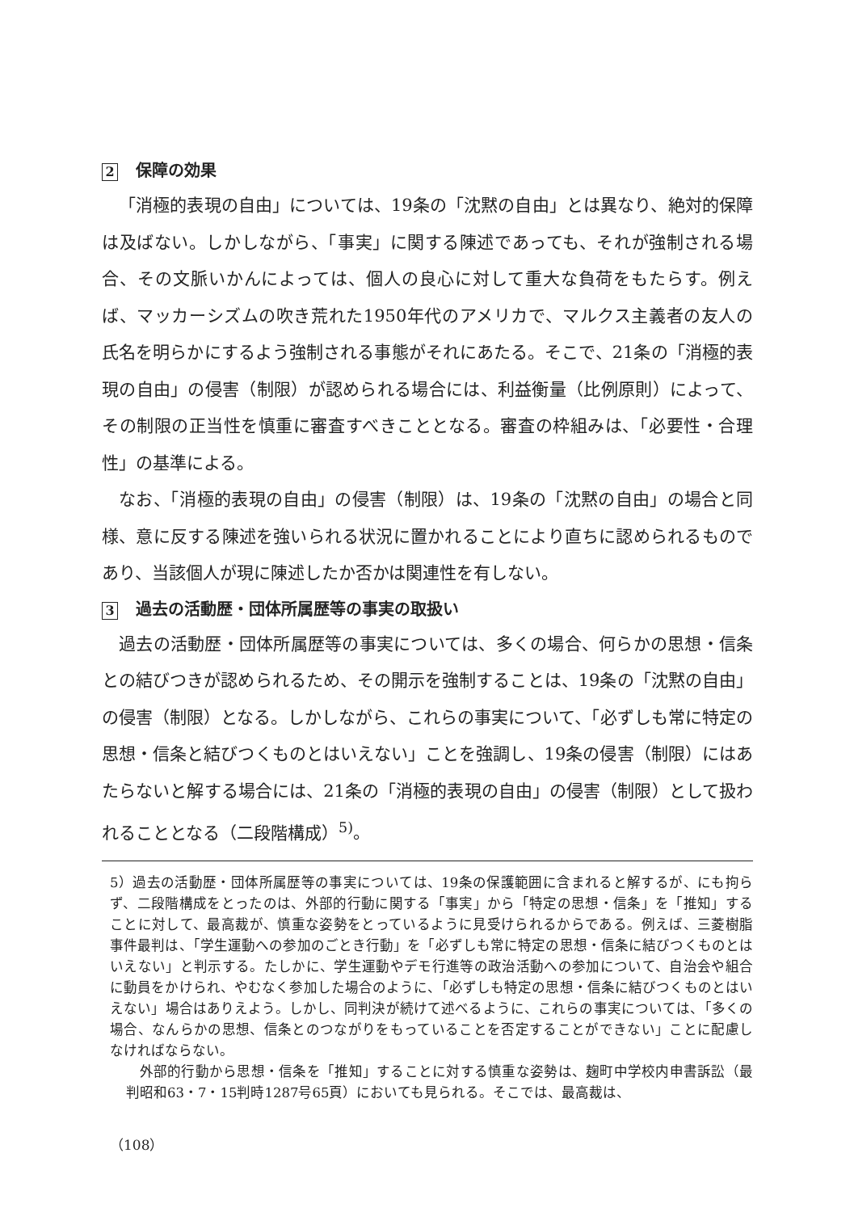2 保障の効果
「消極的表現の自由」については、19条の「沈黙の自由」とは異なり、絶対的保障は及ばない。しかしながら、「事実」に関する陳述であっても、それが強制される場合、その文脈いかんによっては、個人の良心に対して重大な負荷をもたらす。例えば、マッカーシズムの吹き荒れた1950年代のアメリカで、マルクス主義者の友人の氏名を明らかにするよう強制される事態がそれにあたる。そこで、21条の「消極的表現の自由」の侵害（制限）が認められる場合には、利益衡量（比例原則）によって、その制限の正当性を慎重に審査すべきこととなる。審査の枠組みは、「必要性・合理性」の基準による。
なお、「消極的表現の自由」の侵害（制限）は、19条の「沈黙の自由」の場合と同様、意に反する陳述を強いられる状況に置かれることにより直ちに認められるものであり、当該個人が現に陳述したか否かは関連性を有しない。
3 過去の活動歴・団体所属歴等の事実の取扱い
過去の活動歴・団体所属歴等の事実については、多くの場合、何らかの思想・信条との結びつきが認められるため、その開示を強制することは、19条の「沈黙の自由」の侵害（制限）となる。しかしながら、これらの事実について、「必ずしも常に特定の思想・信条と結びつくものとはいえない」ことを強調し、19条の侵害（制限）にはあたらないと解する場合には、21条の「消極的表現の自由」の侵害（制限）として扱われることとなる（二段階構成）<sup>5)</sup>。
5）過去の活動歴・団体所属歴等の事実については、19条の保護範囲に含まれると解するが、にも拘らず、二段階構成をとったのは、外部的行動に関する「事実」から「特定の思想・信条」を「推知」することに対して、最高裁が、慎重な姿勢をとっているように見受けられるからである。例えば、三菱樹脂事件最判は、「学生運動への参加のごとき行動」を「必ずしも常に特定の思想・信条に結びつくものとはいえない」と判示する。たしかに、学生運動やデモ行進等の政治活動への参加について、自治会や組合に動員をかけられ、やむなく参加した場合のように、「必ずしも特定の思想・信条に結びつくものとはいえない」場合はありえよう。しかし、同判決が続けて述べるように、これらの事実については、「多くの場合、なんらかの思想、信条とのつながりをもっていることを否定することができない」ことに配慮しなければならない。
外部的行動から思想・信条を「推知」することに対する慎重な姿勢は、麹町中学校内申書訴訟（最判昭和63・7・15判時1287号65頁）においても見られる。そこでは、最高裁は、
（108）